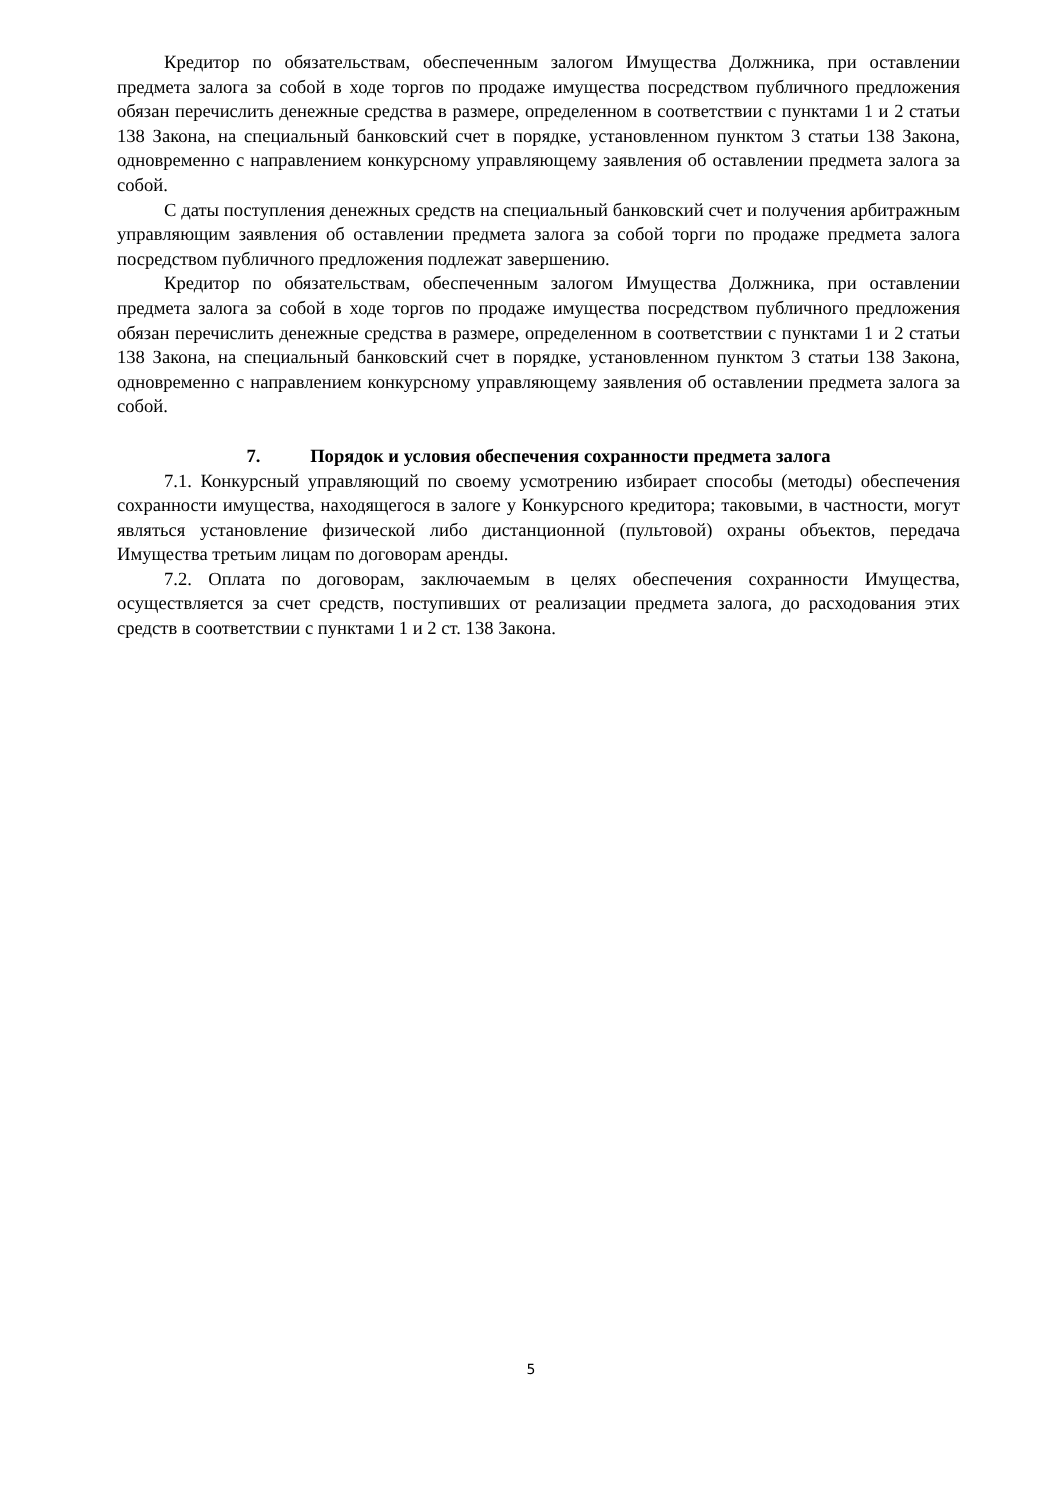Кредитор по обязательствам, обеспеченным залогом Имущества Должника, при оставлении предмета залога за собой в ходе торгов по продаже имущества посредством публичного предложения обязан перечислить денежные средства в размере, определенном в соответствии с пунктами 1 и 2 статьи 138 Закона, на специальный банковский счет в порядке, установленном пунктом 3 статьи 138 Закона, одновременно с направлением конкурсному управляющему заявления об оставлении предмета залога за собой.
С даты поступления денежных средств на специальный банковский счет и получения арбитражным управляющим заявления об оставлении предмета залога за собой торги по продаже предмета залога посредством публичного предложения подлежат завершению.
Кредитор по обязательствам, обеспеченным залогом Имущества Должника, при оставлении предмета залога за собой в ходе торгов по продаже имущества посредством публичного предложения обязан перечислить денежные средства в размере, определенном в соответствии с пунктами 1 и 2 статьи 138 Закона, на специальный банковский счет в порядке, установленном пунктом 3 статьи 138 Закона, одновременно с направлением конкурсному управляющему заявления об оставлении предмета залога за собой.
7. Порядок и условия обеспечения сохранности предмета залога
7.1. Конкурсный управляющий по своему усмотрению избирает способы (методы) обеспечения сохранности имущества, находящегося в залоге у Конкурсного кредитора; таковыми, в частности, могут являться установление физической либо дистанционной (пультовой) охраны объектов, передача Имущества третьим лицам по договорам аренды.
7.2. Оплата по договорам, заключаемым в целях обеспечения сохранности Имущества, осуществляется за счет средств, поступивших от реализации предмета залога, до расходования этих средств в соответствии с пунктами 1 и 2 ст. 138 Закона.
5